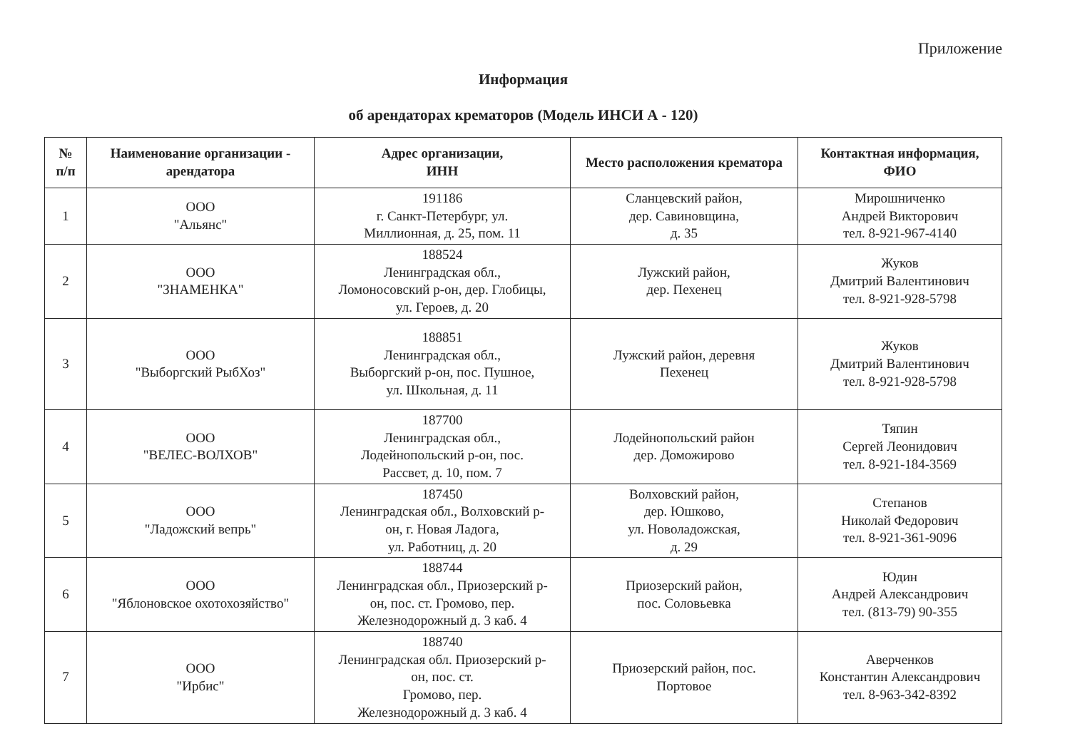Приложение
Информация
об арендаторах крематоров (Модель ИНСИ А - 120)
| № п/п | Наименование организации - арендатора | Адрес организации, ИНН | Место расположения крематора | Контактная информация, ФИО |
| --- | --- | --- | --- | --- |
| 1 | ООО "Альянс" | 191186 г. Санкт-Петербург, ул. Миллионная, д. 25, пом. 11 | Сланцевский район, дер. Савиновщина, д. 35 | Мирошниченко Андрей Викторович тел. 8-921-967-4140 |
| 2 | ООО "ЗНАМЕНКА" | 188524 Ленинградская обл., Ломоносовский р-он, дер. Глобицы, ул. Героев, д. 20 | Лужский район, дер. Пехенец | Жуков Дмитрий Валентинович тел. 8-921-928-5798 |
| 3 | ООО "Выборгский РыбХоз" | 188851 Ленинградская обл., Выборгский р-он, пос. Пушное, ул. Школьная, д. 11 | Лужский район, деревня Пехенец | Жуков Дмитрий Валентинович тел. 8-921-928-5798 |
| 4 | ООО "ВЕЛЕС-ВОЛХОВ" | 187700 Ленинградская обл., Лодейнопольский р-он, пос. Рассвет, д. 10, пом. 7 | Лодейнопольский район дер. Доможирово | Тяпин Сергей Леонидович тел. 8-921-184-3569 |
| 5 | ООО "Ладожский вепрь" | 187450 Ленинградская обл., Волховский р- он, г. Новая Ладога, ул. Работниц, д. 20 | Волховский район, дер. Юшково, ул. Новоладожская, д. 29 | Степанов Николай Федорович тел. 8-921-361-9096 |
| 6 | ООО "Яблоновское охотохозяйство" | 188744 Ленинградская обл., Приозерский р- он, пос. ст. Громово, пер. Железнодорожный д. 3 каб. 4 | Приозерский район, пос. Соловьевка | Юдин Андрей Александрович тел. (813-79) 90-355 |
| 7 | ООО "Ирбис" | 188740 Ленинградская обл. Приозерский р- он, пос. ст. Громово, пер. Железнодорожный д. 3 каб. 4 | Приозерский район, пос. Портовое | Аверченков Константин Александрович тел. 8-963-342-8392 |